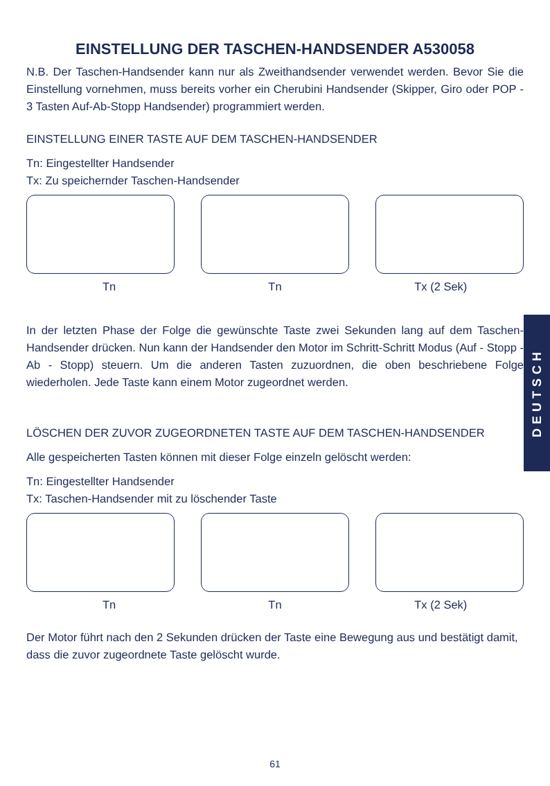EINSTELLUNG DER TASCHEN-HANDSENDER A530058
N.B. Der Taschen-Handsender kann nur als Zweithandsender verwendet werden. Bevor Sie die Einstellung vornehmen, muss bereits vorher ein Cherubini Handsender (Skipper, Giro oder POP - 3 Tasten Auf-Ab-Stopp Handsender) programmiert werden.
EINSTELLUNG EINER TASTE AUF DEM TASCHEN-HANDSENDER
Tn: Eingestellter Handsender
Tx: Zu speichernder Taschen-Handsender
Tn Tn Tx (2 Sek)
In der letzten Phase der Folge die gewünschte Taste zwei Sekunden lang auf dem Taschen-Handsender drücken. Nun kann der Handsender den Motor im Schritt-Schritt Modus (Auf - Stopp - Ab - Stopp) steuern. Um die anderen Tasten zuzuordnen, die oben beschriebene Folge wiederholen. Jede Taste kann einem Motor zugeordnet werden.
LÖSCHEN DER ZUVOR ZUGEORDNETEN TASTE AUF DEM TASCHEN-HANDSENDER
Alle gespeicherten Tasten können mit dieser Folge einzeln gelöscht werden:
Tn: Eingestellter Handsender
Tx: Taschen-Handsender mit zu löschender Taste
Tn Tn Tx (2 Sek)
Der Motor führt nach den 2 Sekunden drücken der Taste eine Bewegung aus und bestätigt damit, dass die zuvor zugeordnete Taste gelöscht wurde.
DEUTSCH
61